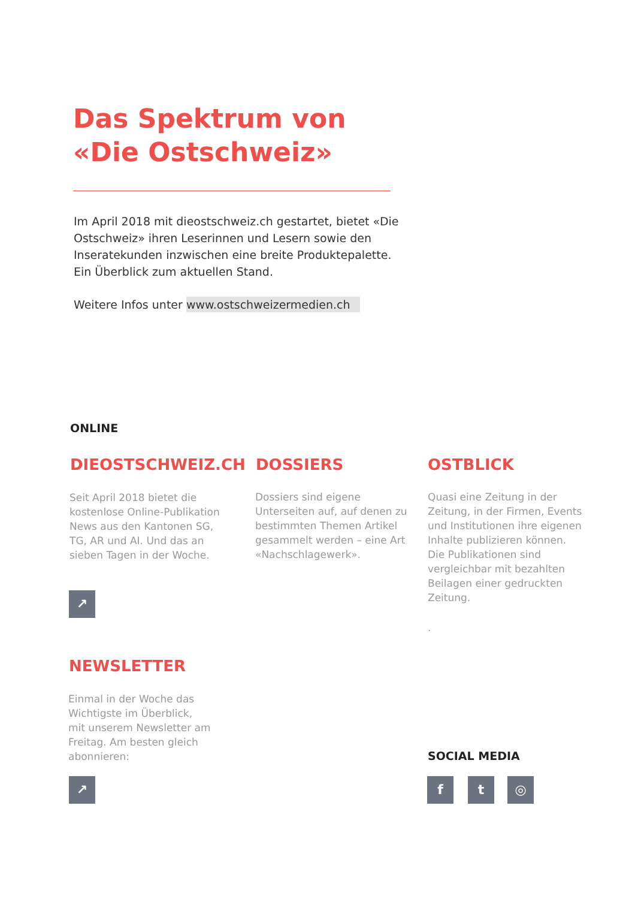Das Spektrum von
«Die Ostschweiz»
Im April 2018 mit dieostschweiz.ch gestartet, bietet «Die Ostschweiz» ihren Leserinnen und Lesern sowie den Inseratekunden inzwischen eine breite Produktepalette. Ein Überblick zum aktuellen Stand.
Weitere Infos unter www.ostschweizermedien.ch
ONLINE
DIEOSTSCHWEIZ.CH
Seit April 2018 bietet die kostenlose Online-Publikation News aus den Kantonen SG, TG, AR und AI. Und das an sieben Tagen in der Woche.
↗
DOSSIERS
Dossiers sind eigene Unterseiten auf, auf denen zu bestimmten Themen Artikel gesammelt werden – eine Art «Nachschlagewerk».
OSTBLICK
Quasi eine Zeitung in der Zeitung, in der Firmen, Events und Institutionen ihre eigenen Inhalte publizieren können. Die Publikationen sind vergleichbar mit bezahlten Beilagen einer gedruckten Zeitung.
.
NEWSLETTER
Einmal in der Woche das Wichtigste im Überblick, mit unserem Newsletter am Freitag. Am besten gleich abonnieren:
↗
SOCIAL MEDIA
f t ◎